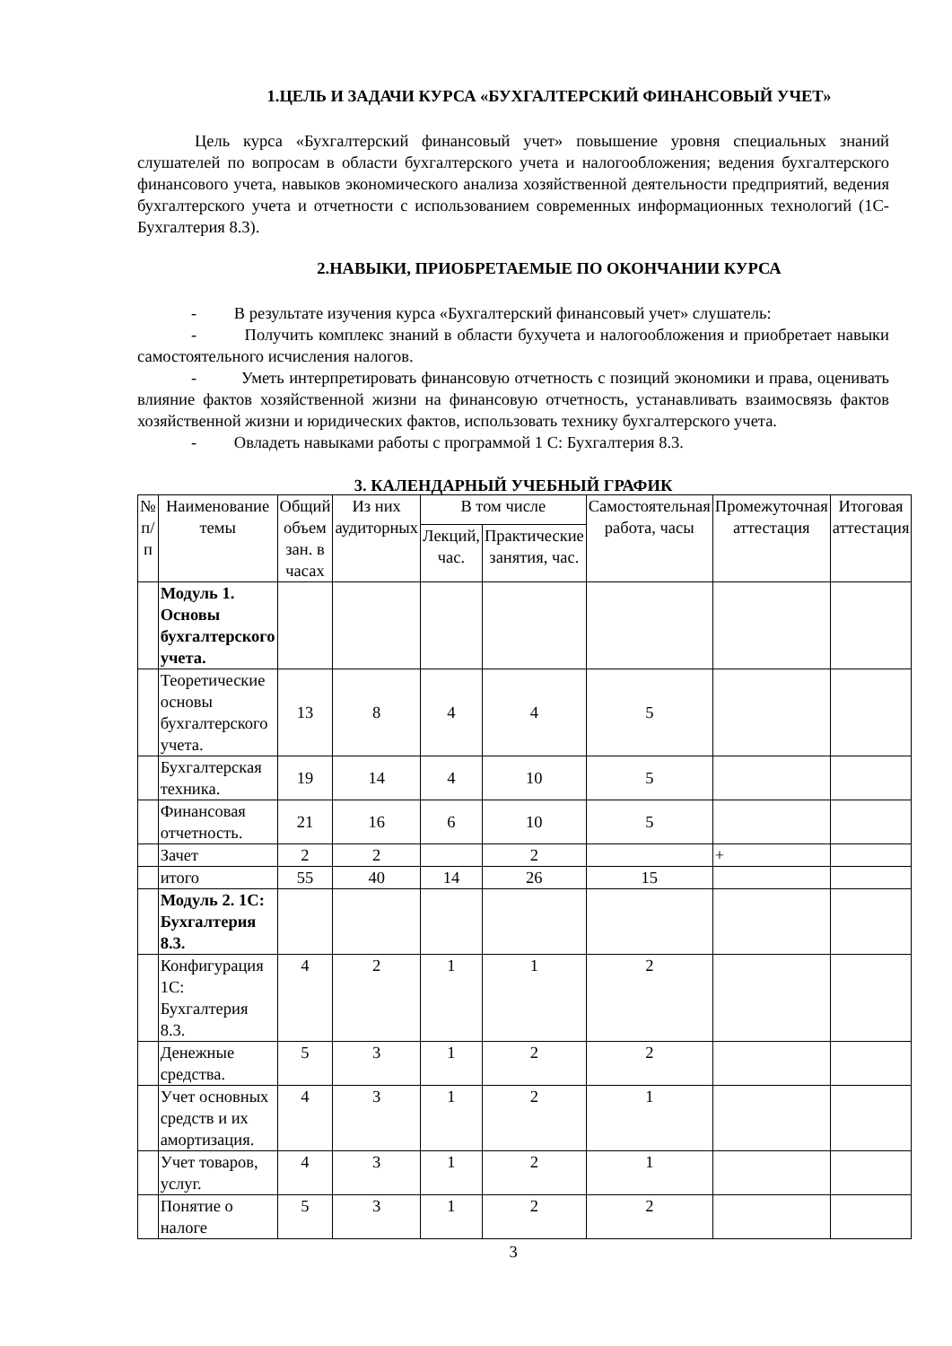1.ЦЕЛЬ И ЗАДАЧИ КУРСА «БУХГАЛТЕРСКИЙ ФИНАНСОВЫЙ УЧЕТ»
Цель курса «Бухгалтерский финансовый учет» повышение уровня специальных знаний слушателей по вопросам в области бухгалтерского учета и налогообложения; ведения бухгалтерского финансового учета, навыков экономического анализа хозяйственной деятельности предприятий, ведения бухгалтерского учета и отчетности с использованием современных информационных технологий (1С-Бухгалтерия 8.3).
2.НАВЫКИ, ПРИОБРЕТАЕМЫЕ ПО ОКОНЧАНИИ КУРСА
- В результате изучения курса «Бухгалтерский финансовый учет» слушатель:
- Получить комплекс знаний в области бухучета и налогообложения и приобретает навыки самостоятельного исчисления налогов.
- Уметь интерпретировать финансовую отчетность с позиций экономики и права, оценивать влияние фактов хозяйственной жизни на финансовую отчетность, устанавливать взаимосвязь фактов хозяйственной жизни и юридических фактов, использовать технику бухгалтерского учета.
- Овладеть навыками работы с программой 1 С: Бухгалтерия 8.3.
3. КАЛЕНДАРНЫЙ УЧЕБНЫЙ ГРАФИК
| № п/п | Наименование темы | Общий объем зан. в часах | Из них аудиторных | В том числе | | Самостоятельная работа, часы | Промежуточная аттестация | Итоговая аттестация |
| --- | --- | --- | --- | --- | --- | --- | --- | --- |
| | | | | Лекций, час. | Практические занятия, час. | | | |
| | Модуль 1. Основы бухгалтерского учета. | | | | | | | |
| | Теоретические основы бухгалтерского учета. | 13 | 8 | 4 | 4 | 5 | | |
| | Бухгалтерская техника. | 19 | 14 | 4 | 10 | 5 | | |
| | Финансовая отчетность. | 21 | 16 | 6 | 10 | 5 | | |
| | Зачет | 2 | 2 | | 2 | | + | |
| | итого | 55 | 40 | 14 | 26 | 15 | | |
| | Модуль 2. 1С: Бухгалтерия 8.3. | | | | | | | |
| | Конфигурация 1С: Бухгалтерия 8.3. | 4 | 2 | 1 | 1 | 2 | | |
| | Денежные средства. | 5 | 3 | 1 | 2 | 2 | | |
| | Учет основных средств и их амортизация. | 4 | 3 | 1 | 2 | 1 | | |
| | Учет товаров, услуг. | 4 | 3 | 1 | 2 | 1 | | |
| | Понятие о налоге | 5 | 3 | 1 | 2 | 2 | | |
3